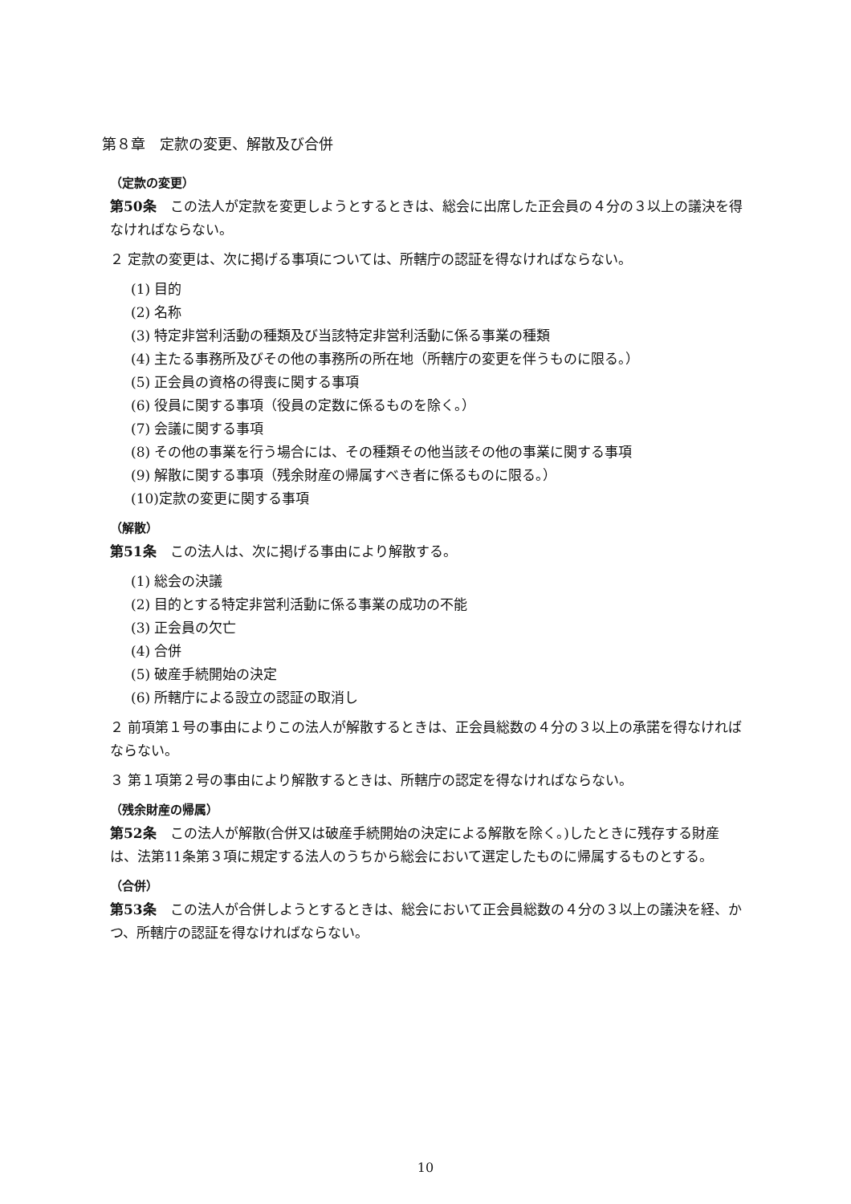第８章　定款の変更、解散及び合併
（定款の変更）
第50条　この法人が定款を変更しようとするときは、総会に出席した正会員の４分の３以上の議決を得なければならない。
２ 定款の変更は、次に掲げる事項については、所轄庁の認証を得なければならない。
(1) 目的
(2) 名称
(3) 特定非営利活動の種類及び当該特定非営利活動に係る事業の種類
(4) 主たる事務所及びその他の事務所の所在地（所轄庁の変更を伴うものに限る。）
(5) 正会員の資格の得喪に関する事項
(6) 役員に関する事項（役員の定数に係るものを除く。）
(7) 会議に関する事項
(8) その他の事業を行う場合には、その種類その他当該その他の事業に関する事項
(9) 解散に関する事項（残余財産の帰属すべき者に係るものに限る。）
(10)定款の変更に関する事項
（解散）
第51条　この法人は、次に掲げる事由により解散する。
(1) 総会の決議
(2) 目的とする特定非営利活動に係る事業の成功の不能
(3) 正会員の欠亡
(4) 合併
(5) 破産手続開始の決定
(6) 所轄庁による設立の認証の取消し
２ 前項第１号の事由によりこの法人が解散するときは、正会員総数の４分の３以上の承諾を得なければならない。
３ 第１項第２号の事由により解散するときは、所轄庁の認定を得なければならない。
（残余財産の帰属）
第52条　この法人が解散(合併又は破産手続開始の決定による解散を除く。)したときに残存する財産は、法第11条第３項に規定する法人のうちから総会において選定したものに帰属するものとする。
（合併）
第53条　この法人が合併しようとするときは、総会において正会員総数の４分の３以上の議決を経、かつ、所轄庁の認証を得なければならない。
10